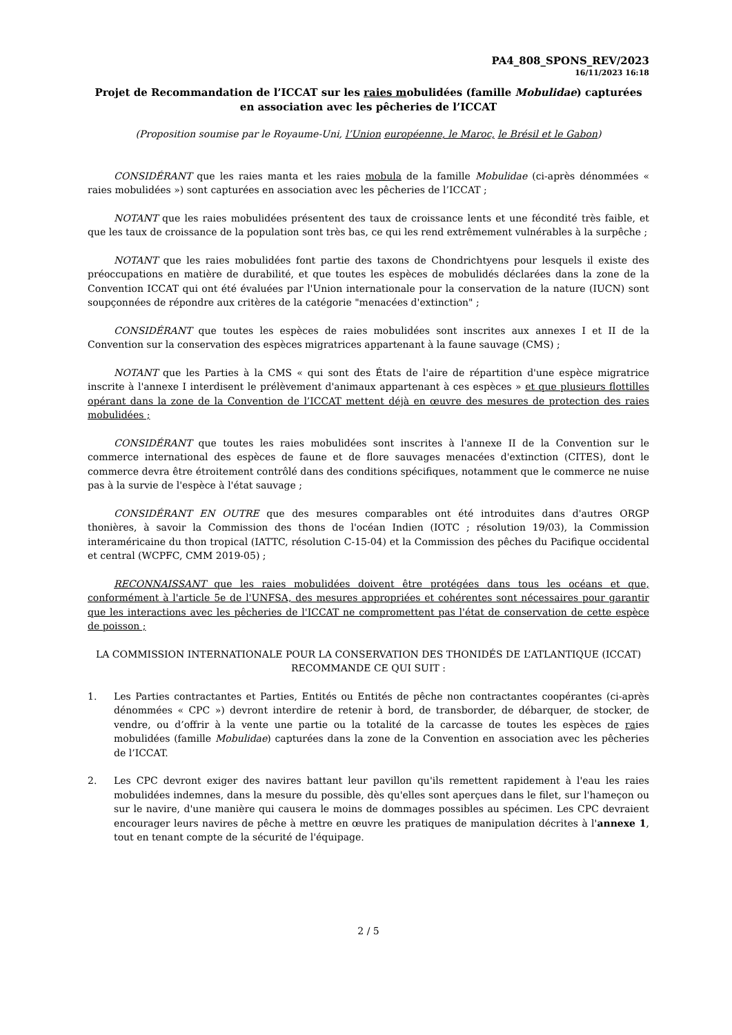PA4_808_SPONS_REV/2023
16/11/2023 16:18
Projet de Recommandation de l’ICCAT sur les raies mobulidées (famille Mobulidae) capturées en association avec les pêcheries de l’ICCAT
(Proposition soumise par le Royaume-Uni, l’Union européenne, le Maroc, le Brésil et le Gabon)
CONSIDÉRANT que les raies manta et les raies mobula de la famille Mobulidae (ci-après dénommées « raies mobulidées ») sont capturées en association avec les pêcheries de l’ICCAT ;
NOTANT que les raies mobulidées présentent des taux de croissance lents et une fécondité très faible, et que les taux de croissance de la population sont très bas, ce qui les rend extrêmement vulnérables à la surpêche ;
NOTANT que les raies mobulidées font partie des taxons de Chondrichtyens pour lesquels il existe des préoccupations en matière de durabilité, et que toutes les espèces de mobulidés déclarées dans la zone de la Convention ICCAT qui ont été évaluées par l'Union internationale pour la conservation de la nature (IUCN) sont soupçonnées de répondre aux critères de la catégorie "menacées d'extinction" ;
CONSIDÉRANT que toutes les espèces de raies mobulidées sont inscrites aux annexes I et II de la Convention sur la conservation des espèces migratrices appartenant à la faune sauvage (CMS) ;
NOTANT que les Parties à la CMS « qui sont des États de l'aire de répartition d'une espèce migratrice inscrite à l'annexe I interdisent le prélèvement d'animaux appartenant à ces espèces » et que plusieurs flottilles opérant dans la zone de la Convention de l’ICCAT mettent déjà en œuvre des mesures de protection des raies mobulidées ;
CONSIDÉRANT que toutes les raies mobulidées sont inscrites à l'annexe II de la Convention sur le commerce international des espèces de faune et de flore sauvages menacées d'extinction (CITES), dont le commerce devra être étroitement contrôlé dans des conditions spécifiques, notamment que le commerce ne nuise pas à la survie de l'espèce à l'état sauvage ;
CONSIDÉRANT EN OUTRE que des mesures comparables ont été introduites dans d'autres ORGP thonières, à savoir la Commission des thons de l'océan Indien (IOTC ; résolution 19/03), la Commission interaméricaine du thon tropical (IATTC, résolution C-15-04) et la Commission des pêches du Pacifique occidental et central (WCPFC, CMM 2019-05) ;
RECONNAISSANT que les raies mobulidées doivent être protégées dans tous les océans et que, conformément à l'article 5e de l'UNFSA, des mesures appropriées et cohérentes sont nécessaires pour garantir que les interactions avec les pêcheries de l'ICCAT ne compromettent pas l'état de conservation de cette espèce de poisson ;
LA COMMISSION INTERNATIONALE POUR LA CONSERVATION DES THONIDÉS DE L’ATLANTIQUE (ICCAT) RECOMMANDE CE QUI SUIT :
1. Les Parties contractantes et Parties, Entités ou Entités de pêche non contractantes coopérantes (ci-après dénommées « CPC ») devront interdire de retenir à bord, de transborder, de débarquer, de stocker, de vendre, ou d’offrir à la vente une partie ou la totalité de la carcasse de toutes les espèces de raies mobulidées (famille Mobulidae) capturées dans la zone de la Convention en association avec les pêcheries de l’ICCAT.
2. Les CPC devront exiger des navires battant leur pavillon qu'ils remettent rapidement à l'eau les raies mobulidées indemnes, dans la mesure du possible, dès qu'elles sont aperçues dans le filet, sur l'hameçon ou sur le navire, d'une manière qui causera le moins de dommages possibles au spécimen. Les CPC devraient encourager leurs navires de pêche à mettre en œuvre les pratiques de manipulation décrites à l'annexe 1, tout en tenant compte de la sécurité de l'équipage.
2 / 5